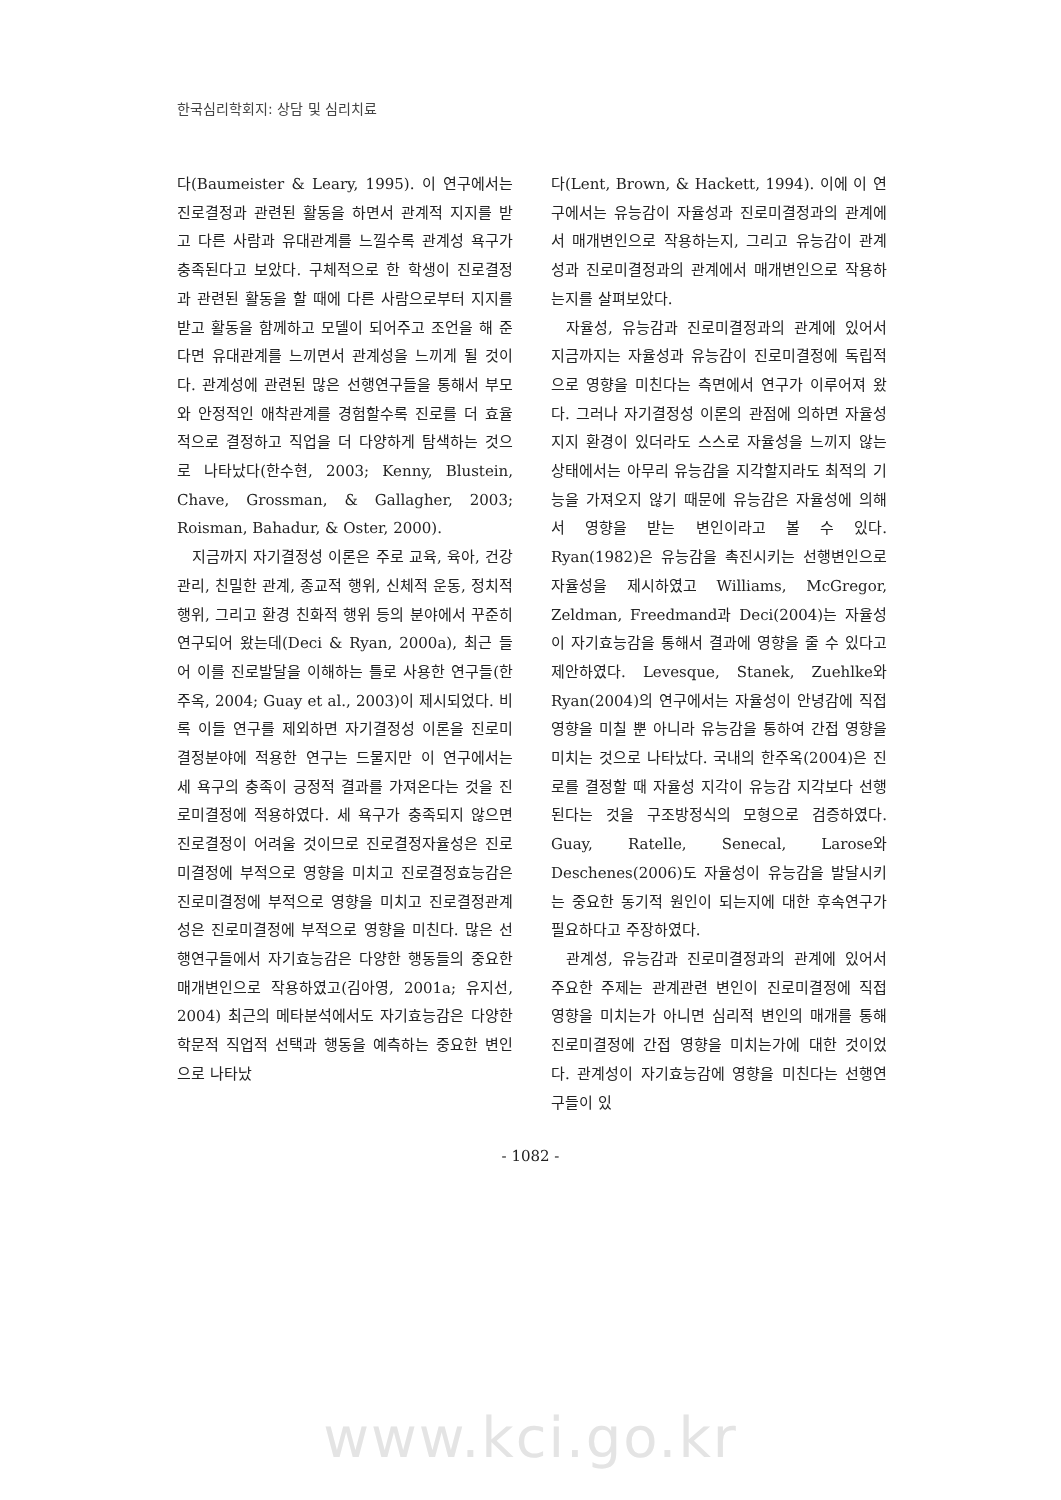한국심리학회지: 상담 및 심리치료
다(Baumeister & Leary, 1995). 이 연구에서는 진로결정과 관련된 활동을 하면서 관계적 지지를 받고 다른 사람과 유대관계를 느낄수록 관계성 욕구가 충족된다고 보았다. 구체적으로 한 학생이 진로결정과 관련된 활동을 할 때에 다른 사람으로부터 지지를 받고 활동을 함께하고 모델이 되어주고 조언을 해 준다면 유대관계를 느끼면서 관계성을 느끼게 될 것이다. 관계성에 관련된 많은 선행연구들을 통해서 부모와 안정적인 애착관계를 경험할수록 진로를 더 효율적으로 결정하고 직업을 더 다양하게 탐색하는 것으로 나타났다(한수현, 2003; Kenny, Blustein, Chave, Grossman, & Gallagher, 2003; Roisman, Bahadur, & Oster, 2000).
지금까지 자기결정성 이론은 주로 교육, 육아, 건강관리, 친밀한 관계, 종교적 행위, 신체적 운동, 정치적 행위, 그리고 환경 친화적 행위 등의 분야에서 꾸준히 연구되어 왔는데(Deci & Ryan, 2000a), 최근 들어 이를 진로발달을 이해하는 틀로 사용한 연구들(한주옥, 2004; Guay et al., 2003)이 제시되었다. 비록 이들 연구를 제외하면 자기결정성 이론을 진로미결정분야에 적용한 연구는 드물지만 이 연구에서는 세 욕구의 충족이 긍정적 결과를 가져온다는 것을 진로미결정에 적용하였다. 세 욕구가 충족되지 않으면 진로결정이 어려울 것이므로 진로결정자율성은 진로미결정에 부적으로 영향을 미치고 진로결정효능감은 진로미결정에 부적으로 영향을 미치고 진로결정관계성은 진로미결정에 부적으로 영향을 미친다. 많은 선행연구들에서 자기효능감은 다양한 행동들의 중요한 매개변인으로 작용하였고(김아영, 2001a; 유지선, 2004) 최근의 메타분석에서도 자기효능감은 다양한 학문적 직업적 선택과 행동을 예측하는 중요한 변인으로 나타났
다(Lent, Brown, & Hackett, 1994). 이에 이 연구에서는 유능감이 자율성과 진로미결정과의 관계에서 매개변인으로 작용하는지, 그리고 유능감이 관계성과 진로미결정과의 관계에서 매개변인으로 작용하는지를 살펴보았다.
자율성, 유능감과 진로미결정과의 관계에 있어서 지금까지는 자율성과 유능감이 진로미결정에 독립적으로 영향을 미친다는 측면에서 연구가 이루어져 왔다. 그러나 자기결정성 이론의 관점에 의하면 자율성 지지 환경이 있더라도 스스로 자율성을 느끼지 않는 상태에서는 아무리 유능감을 지각할지라도 최적의 기능을 가져오지 않기 때문에 유능감은 자율성에 의해서 영향을 받는 변인이라고 볼 수 있다. Ryan(1982)은 유능감을 촉진시키는 선행변인으로 자율성을 제시하였고 Williams, McGregor, Zeldman, Freedmand과 Deci(2004)는 자율성이 자기효능감을 통해서 결과에 영향을 줄 수 있다고 제안하였다. Levesque, Stanek, Zuehlke와 Ryan(2004)의 연구에서는 자율성이 안녕감에 직접 영향을 미칠 뿐 아니라 유능감을 통하여 간접 영향을 미치는 것으로 나타났다. 국내의 한주옥(2004)은 진로를 결정할 때 자율성 지각이 유능감 지각보다 선행된다는 것을 구조방정식의 모형으로 검증하였다. Guay, Ratelle, Senecal, Larose와 Deschenes(2006)도 자율성이 유능감을 발달시키는 중요한 동기적 원인이 되는지에 대한 후속연구가 필요하다고 주장하였다.
관계성, 유능감과 진로미결정과의 관계에 있어서 주요한 주제는 관계관련 변인이 진로미결정에 직접 영향을 미치는가 아니면 심리적 변인의 매개를 통해 진로미결정에 간접 영향을 미치는가에 대한 것이었다. 관계성이 자기효능감에 영향을 미친다는 선행연구들이 있
- 1082 -
www.kci.go.kr